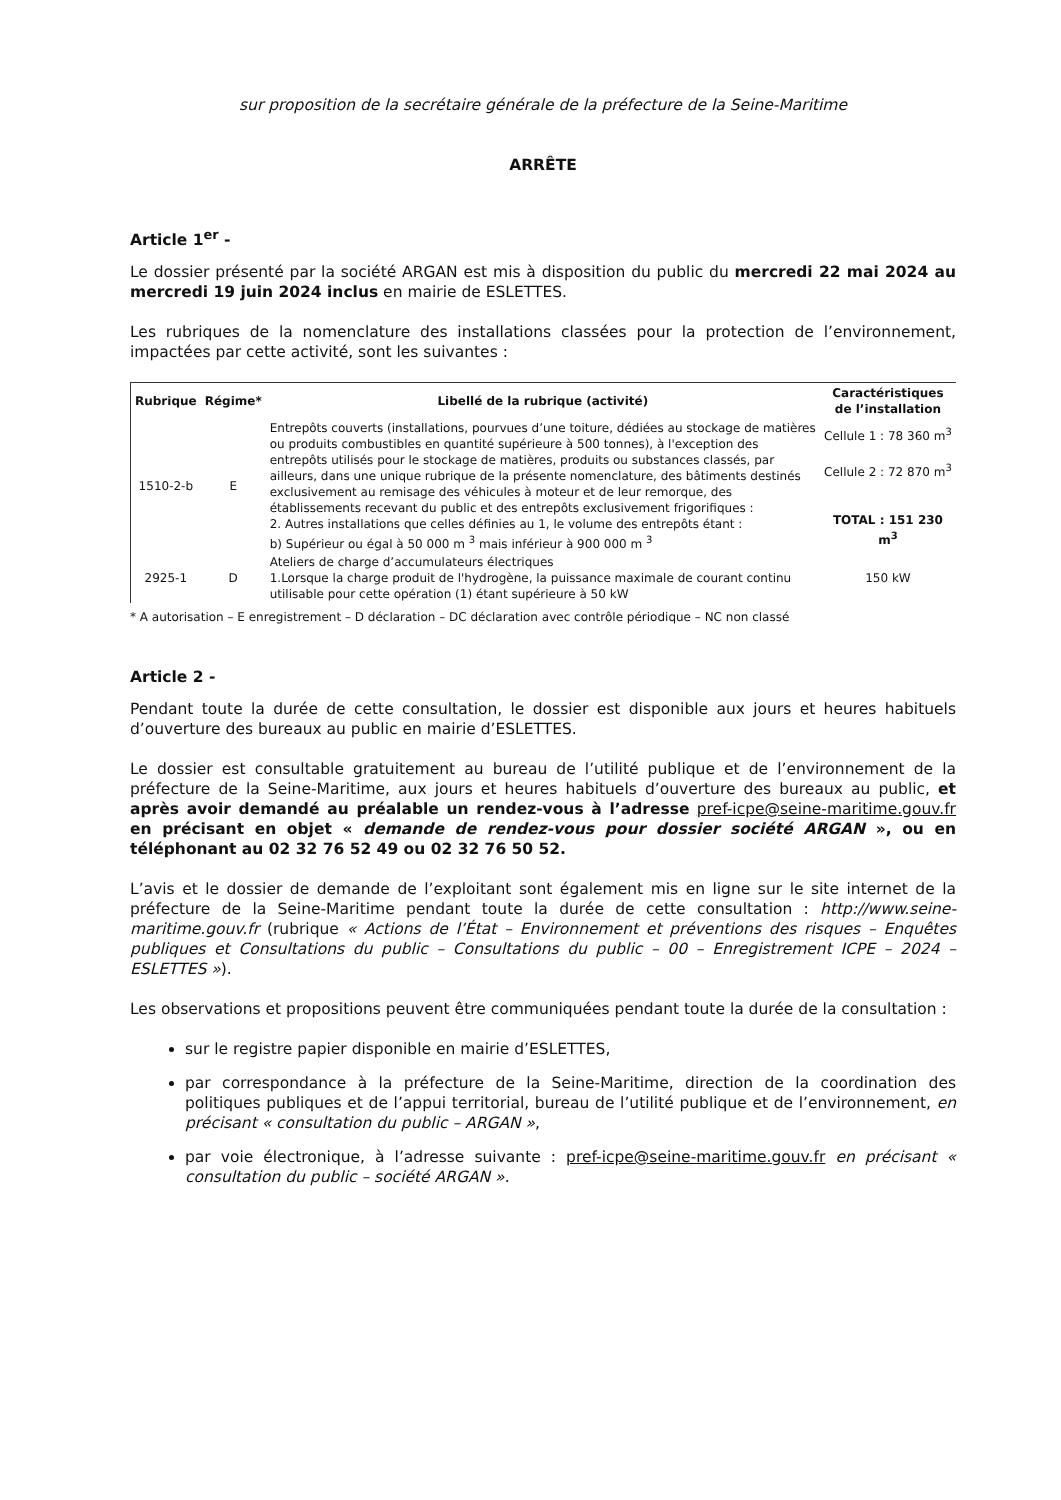sur proposition de la secrétaire générale de la préfecture de la Seine-Maritime
ARRÊTE
Article 1<sup>er</sup> -
Le dossier présenté par la société ARGAN est mis à disposition du public du mercredi 22 mai 2024 au mercredi 19 juin 2024 inclus en mairie de ESLETTES.
Les rubriques de la nomenclature des installations classées pour la protection de l’environnement, impactées par cette activité, sont les suivantes :
| Rubrique | Régime* | Libellé de la rubrique (activité) | Caractéristiques de l’installation |
| --- | --- | --- | --- |
| 1510-2-b | E | Entrepôts couverts (installations, pourvues d’une toiture, dédiées au stockage de matières ou produits combustibles en quantité supérieure à 500 tonnes), à l'exception des entrepôts utilisés pour le stockage de matières, produits ou substances classés, par ailleurs, dans une unique rubrique de la présente nomenclature, des bâtiments destinés exclusivement au remisage des véhicules à moteur et de leur remorque, des établissements recevant du public et des entrepôts exclusivement frigorifiques : 2. Autres installations que celles définies au 1, le volume des entrepôts étant : b) Supérieur ou égal à 50 000 m <sup>3</sup> mais inférieur à 900 000 m <sup>3</sup> | Cellule 1 : 78 360 m<sup>3</sup> Cellule 2 : 72 870 m<sup>3</sup> TOTAL : 151 230 m<sup>3</sup> |
| 2925-1 | D | Ateliers de charge d’accumulateurs électriques 1.Lorsque la charge produit de l'hydrogène, la puissance maximale de courant continu utilisable pour cette opération (1) étant supérieure à 50 kW | 150 kW |
* A autorisation – E enregistrement – D déclaration – DC déclaration avec contrôle périodique – NC non classé
Article 2 -
Pendant toute la durée de cette consultation, le dossier est disponible aux jours et heures habituels d’ouverture des bureaux au public en mairie d’ESLETTES.
Le dossier est consultable gratuitement au bureau de l’utilité publique et de l’environnement de la préfecture de la Seine-Maritime, aux jours et heures habituels d’ouverture des bureaux au public, et après avoir demandé au préalable un rendez-vous à l’adresse pref-icpe@seine-maritime.gouv.fr en précisant en objet « demande de rendez-vous pour dossier société ARGAN », ou en téléphonant au 02 32 76 52 49 ou 02 32 76 50 52.
L’avis et le dossier de demande de l’exploitant sont également mis en ligne sur le site internet de la préfecture de la Seine-Maritime pendant toute la durée de cette consultation : http://www.seine-maritime.gouv.fr (rubrique « Actions de l’État – Environnement et préventions des risques – Enquêtes publiques et Consultations du public – Consultations du public – 00 – Enregistrement ICPE – 2024 – ESLETTES »).
Les observations et propositions peuvent être communiquées pendant toute la durée de la consultation :
sur le registre papier disponible en mairie d’ESLETTES,
par correspondance à la préfecture de la Seine-Maritime, direction de la coordination des politiques publiques et de l’appui territorial, bureau de l’utilité publique et de l’environnement, en précisant « consultation du public – ARGAN »,
par voie électronique, à l’adresse suivante : pref-icpe@seine-maritime.gouv.fr en précisant « consultation du public – société ARGAN ».